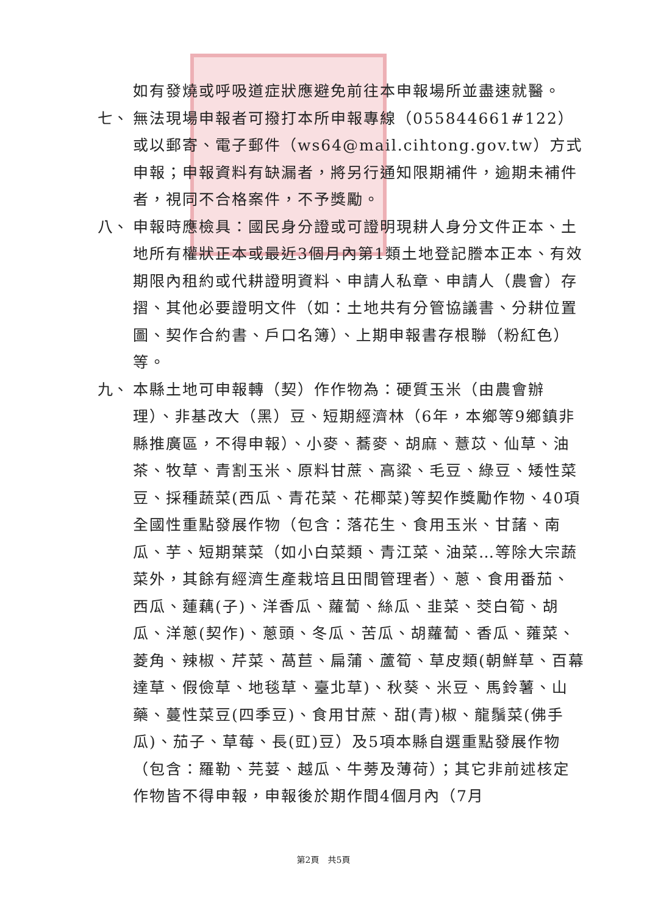如有發燒或呼吸道症狀應避免前往本申報場所並盡速就醫。
七、 無法現場申報者可撥打本所申報專線（055844661#122）或以郵寄、電子郵件（ws64@mail.cihtong.gov.tw）方式申報；申報資料有缺漏者，將另行通知限期補件，逾期未補件者，視同不合格案件，不予獎勵。
八、 申報時應檢具：國民身分證或可證明現耕人身分文件正本、土地所有權狀正本或最近3個月內第1類土地登記謄本正本、有效期限內租約或代耕證明資料、申請人私章、申請人（農會）存摺、其他必要證明文件（如：土地共有分管協議書、分耕位置圖、契作合約書、戶口名簿）、上期申報書存根聯（粉紅色）等。
九、 本縣土地可申報轉（契）作作物為：硬質玉米（由農會辦理）、非基改大（黑）豆、短期經濟林（6年，本鄉等9鄉鎮非縣推廣區，不得申報）、小麥、蕎麥、胡麻、薏苡、仙草、油茶、牧草、青割玉米、原料甘蔗、高粱、毛豆、綠豆、矮性菜豆、採種蔬菜(西瓜、青花菜、花椰菜)等契作獎勵作物、40項全國性重點發展作物（包含：落花生、食用玉米、甘藷、南瓜、芋、短期葉菜（如小白菜類、青江菜、油菜…等除大宗蔬菜外，其餘有經濟生產栽培且田間管理者）、蔥、食用番茄、西瓜、蓮藕(子)、洋香瓜、蘿蔔、絲瓜、韭菜、茭白筍、胡瓜、洋蔥(契作)、蔥頭、冬瓜、苦瓜、胡蘿蔔、香瓜、蕹菜、菱角、辣椒、芹菜、萵苣、扁蒲、蘆筍、草皮類(朝鮮草、百幕達草、假儉草、地毯草、臺北草)、秋葵、米豆、馬鈴薯、山藥、蔓性菜豆(四季豆)、食用甘蔗、甜(青)椒、龍鬚菜(佛手瓜)、茄子、草莓、長(豇)豆）及5項本縣自選重點發展作物（包含：羅勒、芫荽、越瓜、牛蒡及薄荷）；其它非前述核定作物皆不得申報，申報後於期作間4個月內（7月
第2頁　共5頁